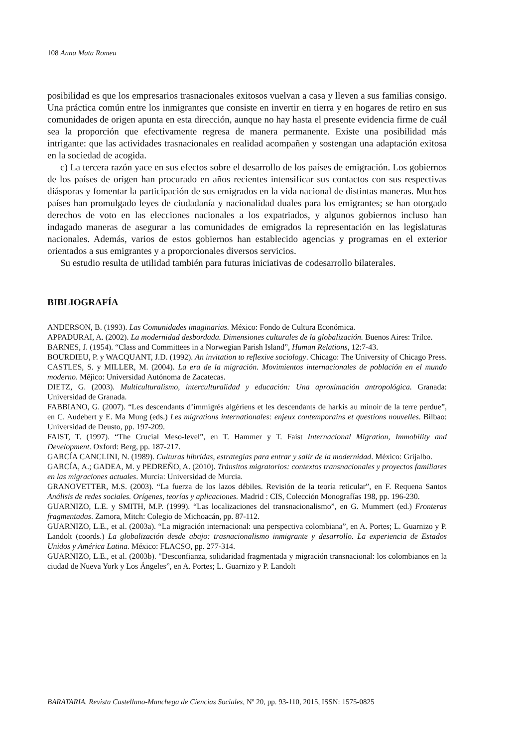108 Anna Mata Romeu
posibilidad es que los empresarios trasnacionales exitosos vuelvan a casa y lleven a sus familias consigo. Una práctica común entre los inmigrantes que consiste en invertir en tierra y en hogares de retiro en sus comunidades de origen apunta en esta dirección, aunque no hay hasta el presente evidencia firme de cuál sea la proporción que efectivamente regresa de manera permanente. Existe una posibilidad más intrigante: que las actividades trasnacionales en realidad acompañen y sostengan una adaptación exitosa en la sociedad de acogida.
c) La tercera razón yace en sus efectos sobre el desarrollo de los países de emigración. Los gobiernos de los países de origen han procurado en años recientes intensificar sus contactos con sus respectivas diásporas y fomentar la participación de sus emigrados en la vida nacional de distintas maneras. Muchos países han promulgado leyes de ciudadanía y nacionalidad duales para los emigrantes; se han otorgado derechos de voto en las elecciones nacionales a los expatriados, y algunos gobiernos incluso han indagado maneras de asegurar a las comunidades de emigrados la representación en las legislaturas nacionales. Además, varios de estos gobiernos han establecido agencias y programas en el exterior orientados a sus emigrantes y a proporcionales diversos servicios.
Su estudio resulta de utilidad también para futuras iniciativas de codesarrollo bilaterales.
BIBLIOGRAFÍA
ANDERSON, B. (1993). Las Comunidades imaginarias. México: Fondo de Cultura Económica.
APPADURAI, A. (2002). La modernidad desbordada. Dimensiones culturales de la globalización. Buenos Aires: Trilce.
BARNES, J. (1954). “Class and Committees in a Norwegian Parish Island”, Human Relations, 12:7-43.
BOURDIEU, P. y WACQUANT, J.D. (1992). An invitation to reflexive sociology. Chicago: The University of Chicago Press.
CASTLES, S. y MILLER, M. (2004). La era de la migración. Movimientos internacionales de población en el mundo moderno. Méjico: Universidad Autónoma de Zacatecas.
DIETZ, G. (2003). Multiculturalismo, interculturalidad y educación: Una aproximación antropológica. Granada: Universidad de Granada.
FABBIANO, G. (2007). “Les descendants d’immigrés algériens et les descendants de harkis au minoir de la terre perdue”, en C. Audebert y E. Ma Mung (eds.) Les migrations internationales: enjeux contemporains et questions nouvelles. Bilbao: Universidad de Deusto, pp. 197-209.
FAIST, T. (1997). “The Crucial Meso-level”, en T. Hammer y T. Faist Internacional Migration, Immobility and Development. Oxford: Berg, pp. 187-217.
GARCÍA CANCLINI, N. (1989). Culturas híbridas, estrategias para entrar y salir de la modernidad. México: Grijalbo.
GARCÍA, A.; GADEA, M. y PEDREÑO, A. (2010). Tránsitos migratorios: contextos transnacionales y proyectos familiares en las migraciones actuales. Murcia: Universidad de Murcia.
GRANOVETTER, M.S. (2003). “La fuerza de los lazos débiles. Revisión de la teoría reticular”, en F. Requena Santos Análisis de redes sociales. Orígenes, teorías y aplicaciones. Madrid : CIS, Colección Monografías 198, pp. 196-230.
GUARNIZO, L.E. y SMITH, M.P. (1999). “Las localizaciones del transnacionalismo”, en G. Mummert (ed.) Fronteras fragmentadas. Zamora, Mitch: Colegio de Michoacán, pp. 87-112.
GUARNIZO, L.E., et al. (2003a). “La migración internacional: una perspectiva colombiana”, en A. Portes; L. Guarnizo y P. Landolt (coords.) La globalización desde abajo: trasnacionalismo inmigrante y desarrollo. La experiencia de Estados Unidos y América Latina. México: FLACSO, pp. 277-314.
GUARNIZO, L.E., et al. (2003b). "Desconfianza, solidaridad fragmentada y migración transnacional: los colombianos en la ciudad de Nueva York y Los Ángeles”, en A. Portes; L. Guarnizo y P. Landolt
BARATARIA. Revista Castellano-Manchega de Ciencias Sociales, Nº 20, pp. 93-110, 2015, ISSN: 1575-0825